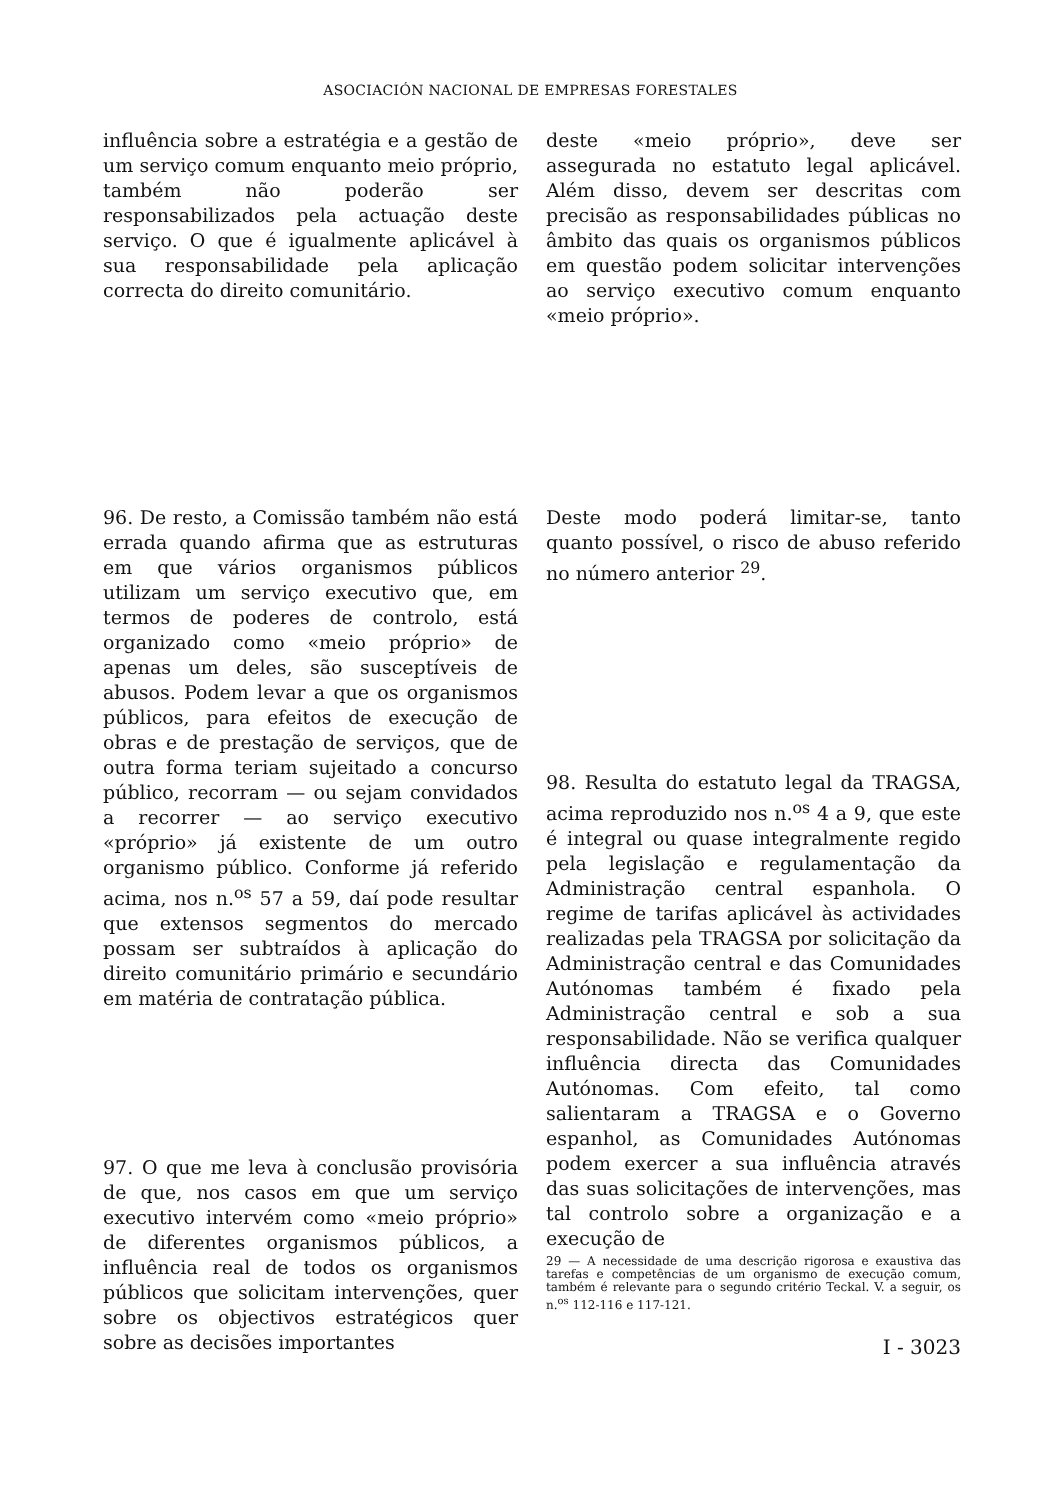ASOCIACIÓN NACIONAL DE EMPRESAS FORESTALES
influência sobre a estratégia e a gestão de um serviço comum enquanto meio próprio, também não poderão ser responsabilizados pela actuação deste serviço. O que é igualmente aplicável à sua responsabilidade pela aplicação correcta do direito comunitário.
deste «meio próprio», deve ser assegurada no estatuto legal aplicável. Além disso, devem ser descritas com precisão as responsabilidades públicas no âmbito das quais os organismos públicos em questão podem solicitar intervenções ao serviço executivo comum enquanto «meio próprio».
96. De resto, a Comissão também não está errada quando afirma que as estruturas em que vários organismos públicos utilizam um serviço executivo que, em termos de poderes de controlo, está organizado como «meio próprio» de apenas um deles, são susceptíveis de abusos. Podem levar a que os organismos públicos, para efeitos de execução de obras e de prestação de serviços, que de outra forma teriam sujeitado a concurso público, recorram — ou sejam convidados a recorrer — ao serviço executivo «próprio» já existente de um outro organismo público. Conforme já referido acima, nos n.<sup>os</sup> 57 a 59, daí pode resultar que extensos segmentos do mercado possam ser subtraídos à aplicação do direito comunitário primário e secundário em matéria de contratação pública.
Deste modo poderá limitar-se, tanto quanto possível, o risco de abuso referido no número anterior <sup>29</sup>.
98. Resulta do estatuto legal da TRAGSA, acima reproduzido nos n.<sup>os</sup> 4 a 9, que este é integral ou quase integralmente regido pela legislação e regulamentação da Administração central espanhola. O regime de tarifas aplicável às actividades realizadas pela TRAGSA por solicitação da Administração central e das Comunidades Autónomas também é fixado pela Administração central e sob a sua responsabilidade. Não se verifica qualquer influência directa das Comunidades Autónomas. Com efeito, tal como salientaram a TRAGSA e o Governo espanhol, as Comunidades Autónomas podem exercer a sua influência através das suas solicitações de intervenções, mas tal controlo sobre a organização e a execução de
97. O que me leva à conclusão provisória de que, nos casos em que um serviço executivo intervém como «meio próprio» de diferentes organismos públicos, a influência real de todos os organismos públicos que solicitam intervenções, quer sobre os objectivos estratégicos quer sobre as decisões importantes
29 — A necessidade de uma descrição rigorosa e exaustiva das tarefas e competências de um organismo de execução comum, também é relevante para o segundo critério Teckal. V. a seguir, os n.<sup>os</sup> 112-116 e 117-121.
I - 3023